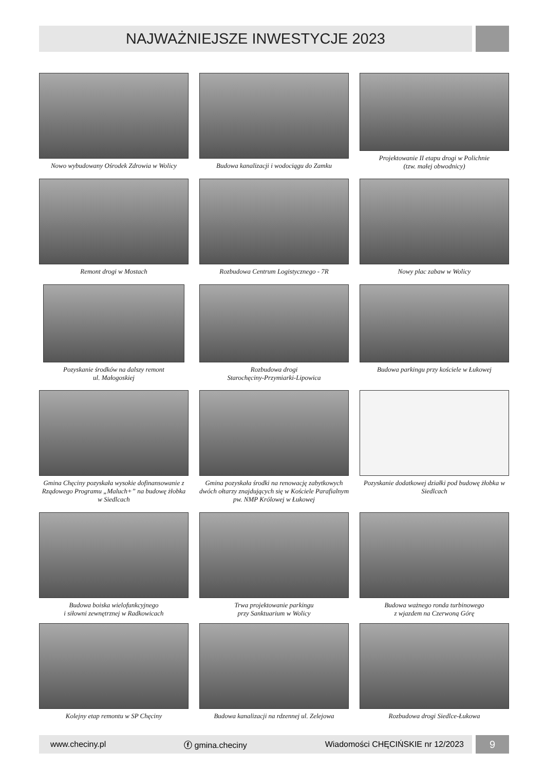NAJWAŻNIEJSZE INWESTYCJE 2023
Nowo wybudowany Ośrodek Zdrowia w Wolicy
Budowa kanalizacji i wodociągu do Zamku
Projektowanie II etapu drogi w Polichnie
(tzw. małej obwodnicy)
Remont drogi w Mostach
Rozbudowa Centrum Logistycznego - 7R
Nowy plac zabaw w Wolicy
Pozyskanie środków na dalszy remont
ul. Małogoskiej
Rozbudowa drogi
Starochęciny-Przymiarki-Lipowica
Budowa parkingu przy kościele w Łukowej
Gmina Chęciny pozyskała wysokie dofinansowanie z Rządowego Programu „Maluch+” na budowę żłobka w Siedlcach
Gmina pozyskała środki na renowację zabytkowych dwóch ołtarzy znajdujących się w Kościele Parafialnym pw. NMP Królowej w Łukowej
Pozyskanie dodatkowej działki pod budowę żłobka w Siedlcach
Budowa boiska wielofunkcyjnego
i siłowni zewnętrznej w Radkowicach
Trwa projektowanie parkingu
przy Sanktuarium w Wolicy
Budowa ważnego ronda turbinowego
z wjazdem na Czerwoną Górę
Kolejny etap remontu w SP Chęciny
Budowa kanalizacji na rdzennej ul. Zelejowa
Rozbudowa drogi Siedlce-Łukowa
www.checiny.pl ⓕ gmina.checiny Wiadomości CHĘCIŃSKIE nr 12/2023 9